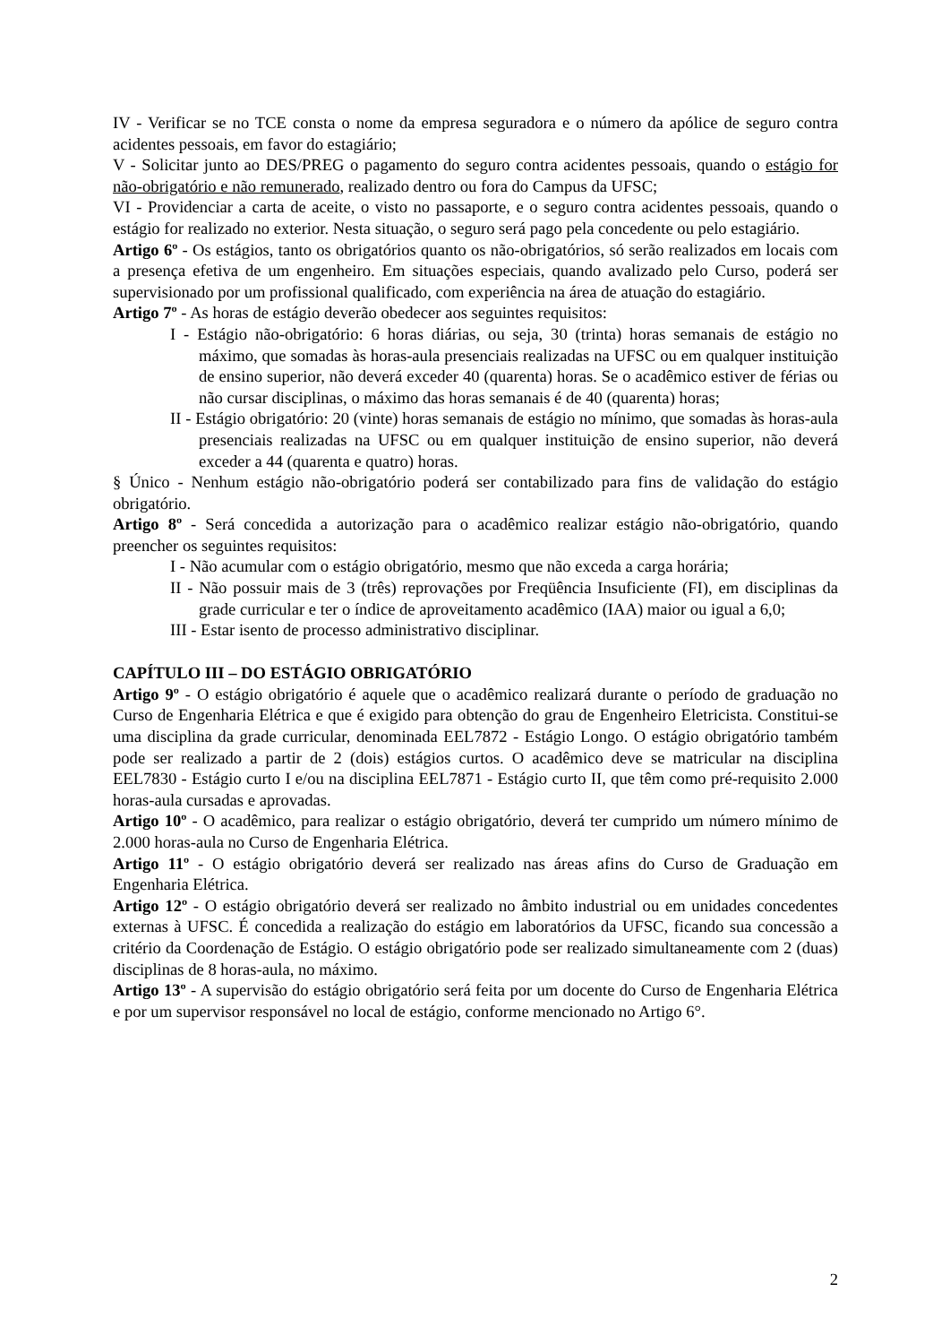IV - Verificar se no TCE consta o nome da empresa seguradora e o número da apólice de seguro contra acidentes pessoais, em favor do estagiário;
V - Solicitar junto ao DES/PREG o pagamento do seguro contra acidentes pessoais, quando o estágio for não-obrigatório e não remunerado, realizado dentro ou fora do Campus da UFSC;
VI - Providenciar a carta de aceite, o visto no passaporte, e o seguro contra acidentes pessoais, quando o estágio for realizado no exterior. Nesta situação, o seguro será pago pela concedente ou pelo estagiário.
Artigo 6º - Os estágios, tanto os obrigatórios quanto os não-obrigatórios, só serão realizados em locais com a presença efetiva de um engenheiro. Em situações especiais, quando avalizado pelo Curso, poderá ser supervisionado por um profissional qualificado, com experiência na área de atuação do estagiário.
Artigo 7º - As horas de estágio deverão obedecer aos seguintes requisitos:
I - Estágio não-obrigatório: 6 horas diárias, ou seja, 30 (trinta) horas semanais de estágio no máximo, que somadas às horas-aula presenciais realizadas na UFSC ou em qualquer instituição de ensino superior, não deverá exceder 40 (quarenta) horas. Se o acadêmico estiver de férias ou não cursar disciplinas, o máximo das horas semanais é de 40 (quarenta) horas;
II - Estágio obrigatório: 20 (vinte) horas semanais de estágio no mínimo, que somadas às horas-aula presenciais realizadas na UFSC ou em qualquer instituição de ensino superior, não deverá exceder a 44 (quarenta e quatro) horas.
§ Único - Nenhum estágio não-obrigatório poderá ser contabilizado para fins de validação do estágio obrigatório.
Artigo 8º - Será concedida a autorização para o acadêmico realizar estágio não-obrigatório, quando preencher os seguintes requisitos:
I - Não acumular com o estágio obrigatório, mesmo que não exceda a carga horária;
II - Não possuir mais de 3 (três) reprovações por Freqüência Insuficiente (FI), em disciplinas da grade curricular e ter o índice de aproveitamento acadêmico (IAA) maior ou igual a 6,0;
III - Estar isento de processo administrativo disciplinar.
CAPÍTULO III – DO ESTÁGIO OBRIGATÓRIO
Artigo 9º - O estágio obrigatório é aquele que o acadêmico realizará durante o período de graduação no Curso de Engenharia Elétrica e que é exigido para obtenção do grau de Engenheiro Eletricista. Constitui-se uma disciplina da grade curricular, denominada EEL7872 - Estágio Longo. O estágio obrigatório também pode ser realizado a partir de 2 (dois) estágios curtos. O acadêmico deve se matricular na disciplina EEL7830 - Estágio curto I e/ou na disciplina EEL7871 - Estágio curto II, que têm como pré-requisito 2.000 horas-aula cursadas e aprovadas.
Artigo 10º - O acadêmico, para realizar o estágio obrigatório, deverá ter cumprido um número mínimo de 2.000 horas-aula no Curso de Engenharia Elétrica.
Artigo 11º - O estágio obrigatório deverá ser realizado nas áreas afins do Curso de Graduação em Engenharia Elétrica.
Artigo 12º - O estágio obrigatório deverá ser realizado no âmbito industrial ou em unidades concedentes externas à UFSC. É concedida a realização do estágio em laboratórios da UFSC, ficando sua concessão a critério da Coordenação de Estágio. O estágio obrigatório pode ser realizado simultaneamente com 2 (duas) disciplinas de 8 horas-aula, no máximo.
Artigo 13º - A supervisão do estágio obrigatório será feita por um docente do Curso de Engenharia Elétrica e por um supervisor responsável no local de estágio, conforme mencionado no Artigo 6°.
2